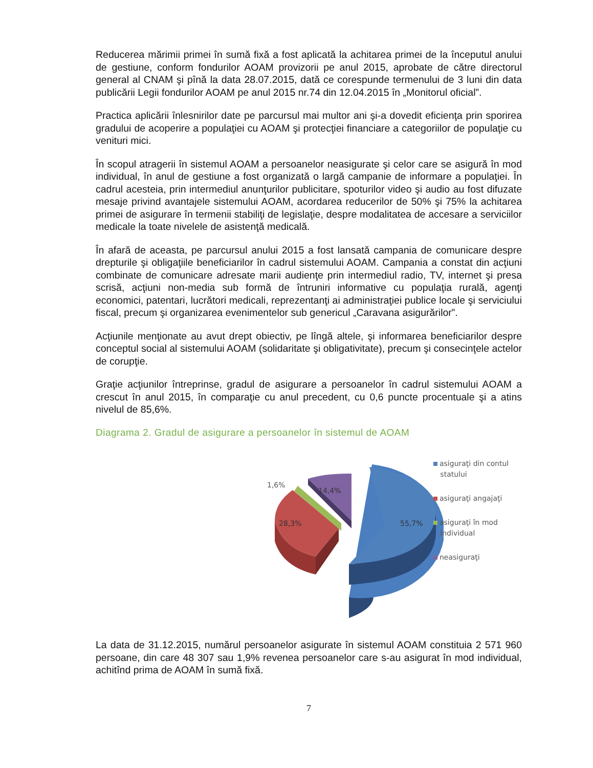Reducerea mărimii primei în sumă fixă a fost aplicată la achitarea primei de la începutul anului de gestiune, conform fondurilor AOAM provizorii pe anul 2015, aprobate de către directorul general al CNAM şi pînă la data 28.07.2015, dată ce corespunde termenului de 3 luni din data publicării Legii fondurilor AOAM pe anul 2015 nr.74 din 12.04.2015 în „Monitorul oficial”.
Practica aplicării înlesnirilor date pe parcursul mai multor ani şi-a dovedit eficienţa prin sporirea gradului de acoperire a populaţiei cu AOAM şi protecţiei financiare a categoriilor de populaţie cu venituri mici.
În scopul atragerii în sistemul AOAM a persoanelor neasigurate şi celor care se asigură în mod individual, în anul de gestiune a fost organizată o largă campanie de informare a populaţiei. În cadrul acesteia, prin intermediul anunţurilor publicitare, spoturilor video şi audio au fost difuzate mesaje privind avantajele sistemului AOAM, acordarea reducerilor de 50% şi 75% la achitarea primei de asigurare în termenii stabiliţi de legislaţie, despre modalitatea de accesare a serviciilor medicale la toate nivelele de asistenţă medicală.
În afară de aceasta, pe parcursul anului 2015 a fost lansată campania de comunicare despre drepturile şi obligaţiile beneficiarilor în cadrul sistemului AOAM. Campania a constat din acţiuni combinate de comunicare adresate marii audienţe prin intermediul radio, TV, internet şi presa scrisă, acţiuni non-media sub formă de întruniri informative cu populaţia rurală, agenţi economici, patentari, lucrători medicali, reprezentanţi ai administraţiei publice locale şi serviciului fiscal, precum şi organizarea evenimentelor sub genericul „Caravana asigurărilor”.
Acţiunile menţionate au avut drept obiectiv, pe lîngă altele, şi informarea beneficiarilor despre conceptul social al sistemului AOAM (solidaritate şi obligativitate), precum şi consecinţele actelor de corupţie.
Graţie acţiunilor întreprinse, gradul de asigurare a persoanelor în cadrul sistemului AOAM a crescut în anul 2015, în comparaţie cu anul precedent, cu 0,6 puncte procentuale şi a atins nivelul de 85,6%.
Diagrama 2. Gradul de asigurare a persoanelor în sistemul de AOAM
1,6%
14,4%
28,3%
55,7%
asiguraţi din contul
statului
asiguraţi angajaţi
asiguraţi în mod
individual
neasiguraţi
La data de 31.12.2015, numărul persoanelor asigurate în sistemul AOAM constituia 2 571 960 persoane, din care 48 307 sau 1,9% revenea persoanelor care s-au asigurat în mod individual, achitînd prima de AOAM în sumă fixă.
7